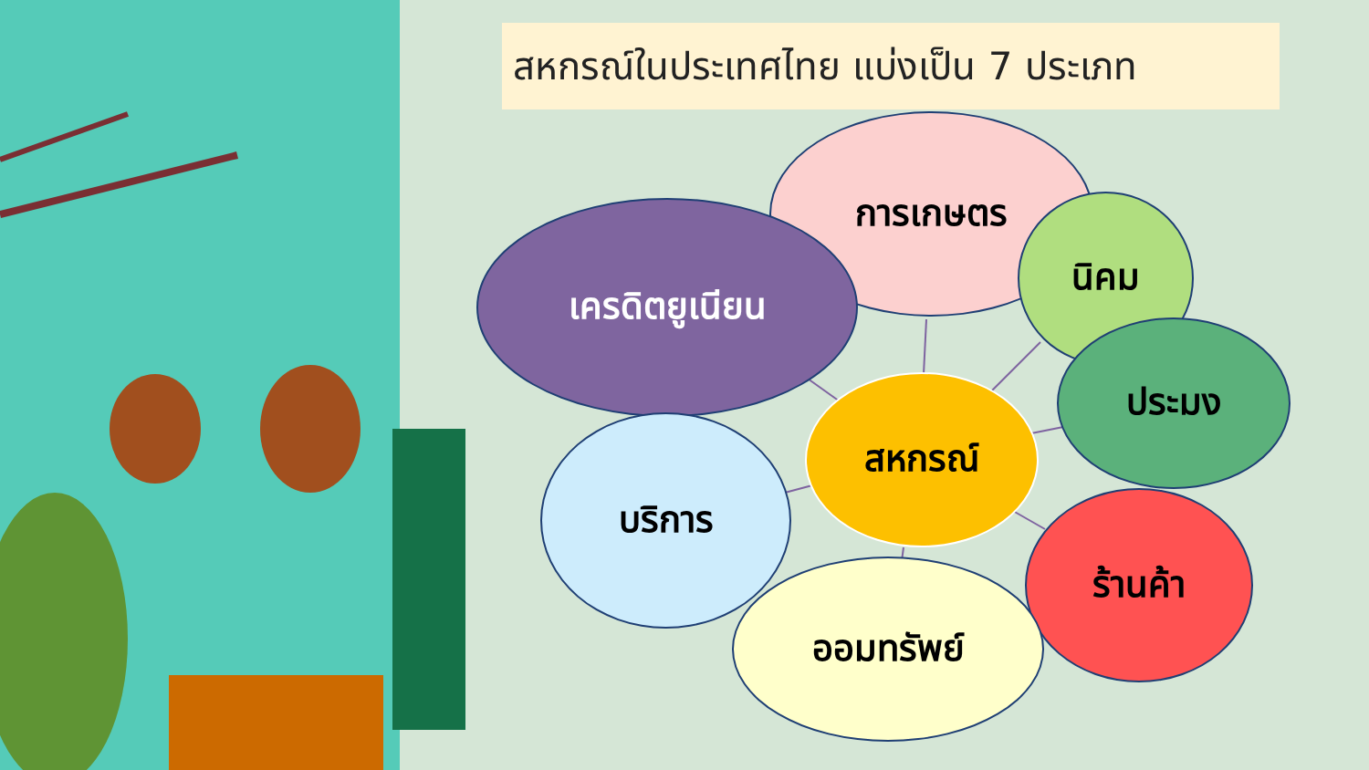สหกรณ์ในประเทศไทย แบ่งเป็น 7 ประเภท
การเกษตร
เครดิตยูเนียน นิคม
ประมง
สหกรณ์
บริการ
ร้านค้า
ออมทรัพย์